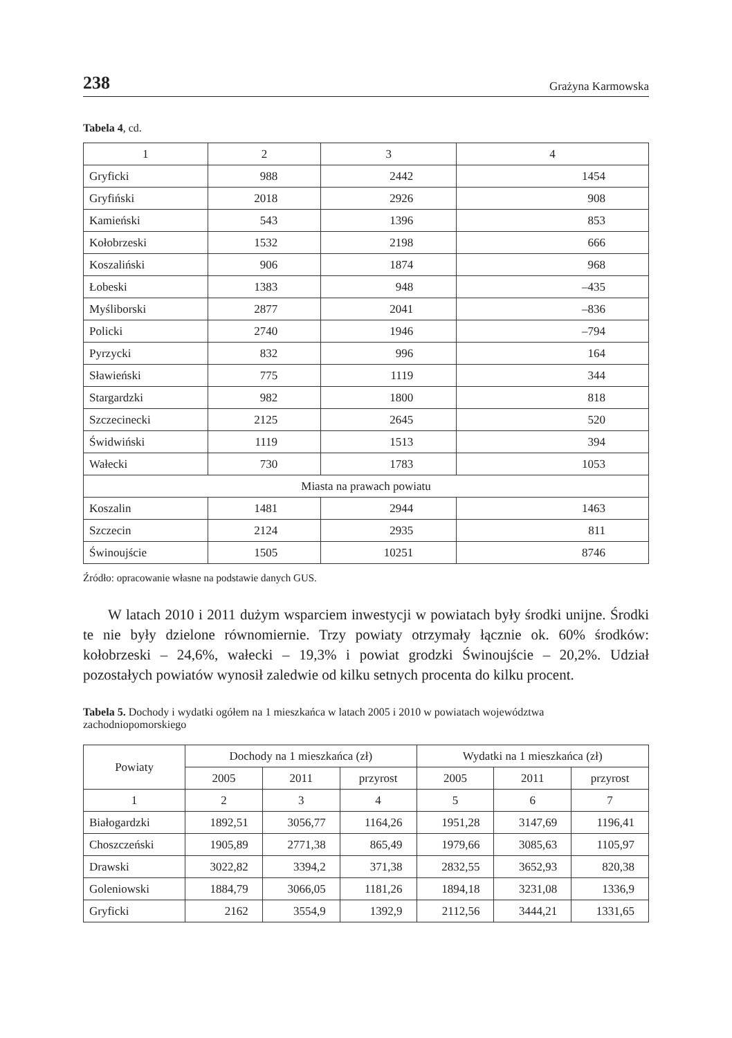238 Grażyna Karmowska
Tabela 4, cd.
| 1 | 2 | 3 | 4 |
| --- | --- | --- | --- |
| Gryficki | 988 | 2442 | 1454 |
| Gryfiński | 2018 | 2926 | 908 |
| Kamieński | 543 | 1396 | 853 |
| Kołobrzeski | 1532 | 2198 | 666 |
| Koszaliński | 906 | 1874 | 968 |
| Łobeski | 1383 | 948 | –435 |
| Myśliborski | 2877 | 2041 | –836 |
| Policki | 2740 | 1946 | –794 |
| Pyrzycki | 832 | 996 | 164 |
| Sławieński | 775 | 1119 | 344 |
| Stargardzki | 982 | 1800 | 818 |
| Szczecinecki | 2125 | 2645 | 520 |
| Świdwiński | 1119 | 1513 | 394 |
| Wałecki | 730 | 1783 | 1053 |
| Miasta na prawach powiatu | | | |
| Koszalin | 1481 | 2944 | 1463 |
| Szczecin | 2124 | 2935 | 811 |
| Świnoujście | 1505 | 10251 | 8746 |
Źródło: opracowanie własne na podstawie danych GUS.
W latach 2010 i 2011 dużym wsparciem inwestycji w powiatach były środki unijne. Środki te nie były dzielone równomiernie. Trzy powiaty otrzymały łącznie ok. 60% środków: kołobrzeski – 24,6%, wałecki – 19,3% i powiat grodzki Świnoujście – 20,2%. Udział pozostałych powiatów wynosił zaledwie od kilku setnych procenta do kilku procent.
Tabela 5. Dochody i wydatki ogółem na 1 mieszkańca w latach 2005 i 2010 w powiatach województwa zachodniopomorskiego
| Powiaty | Dochody na 1 mieszkańca (zł) | | | Wydatki na 1 mieszkańca (zł) | | |
| --- | --- | --- | --- | --- | --- | --- |
| | 2005 | 2011 | przyrost | 2005 | 2011 | przyrost |
| 1 | 2 | 3 | 4 | 5 | 6 | 7 |
| Białogardzki | 1892,51 | 3056,77 | 1164,26 | 1951,28 | 3147,69 | 1196,41 |
| Choszczeński | 1905,89 | 2771,38 | 865,49 | 1979,66 | 3085,63 | 1105,97 |
| Drawski | 3022,82 | 3394,2 | 371,38 | 2832,55 | 3652,93 | 820,38 |
| Goleniowski | 1884,79 | 3066,05 | 1181,26 | 1894,18 | 3231,08 | 1336,9 |
| Gryficki | 2162 | 3554,9 | 1392,9 | 2112,56 | 3444,21 | 1331,65 |